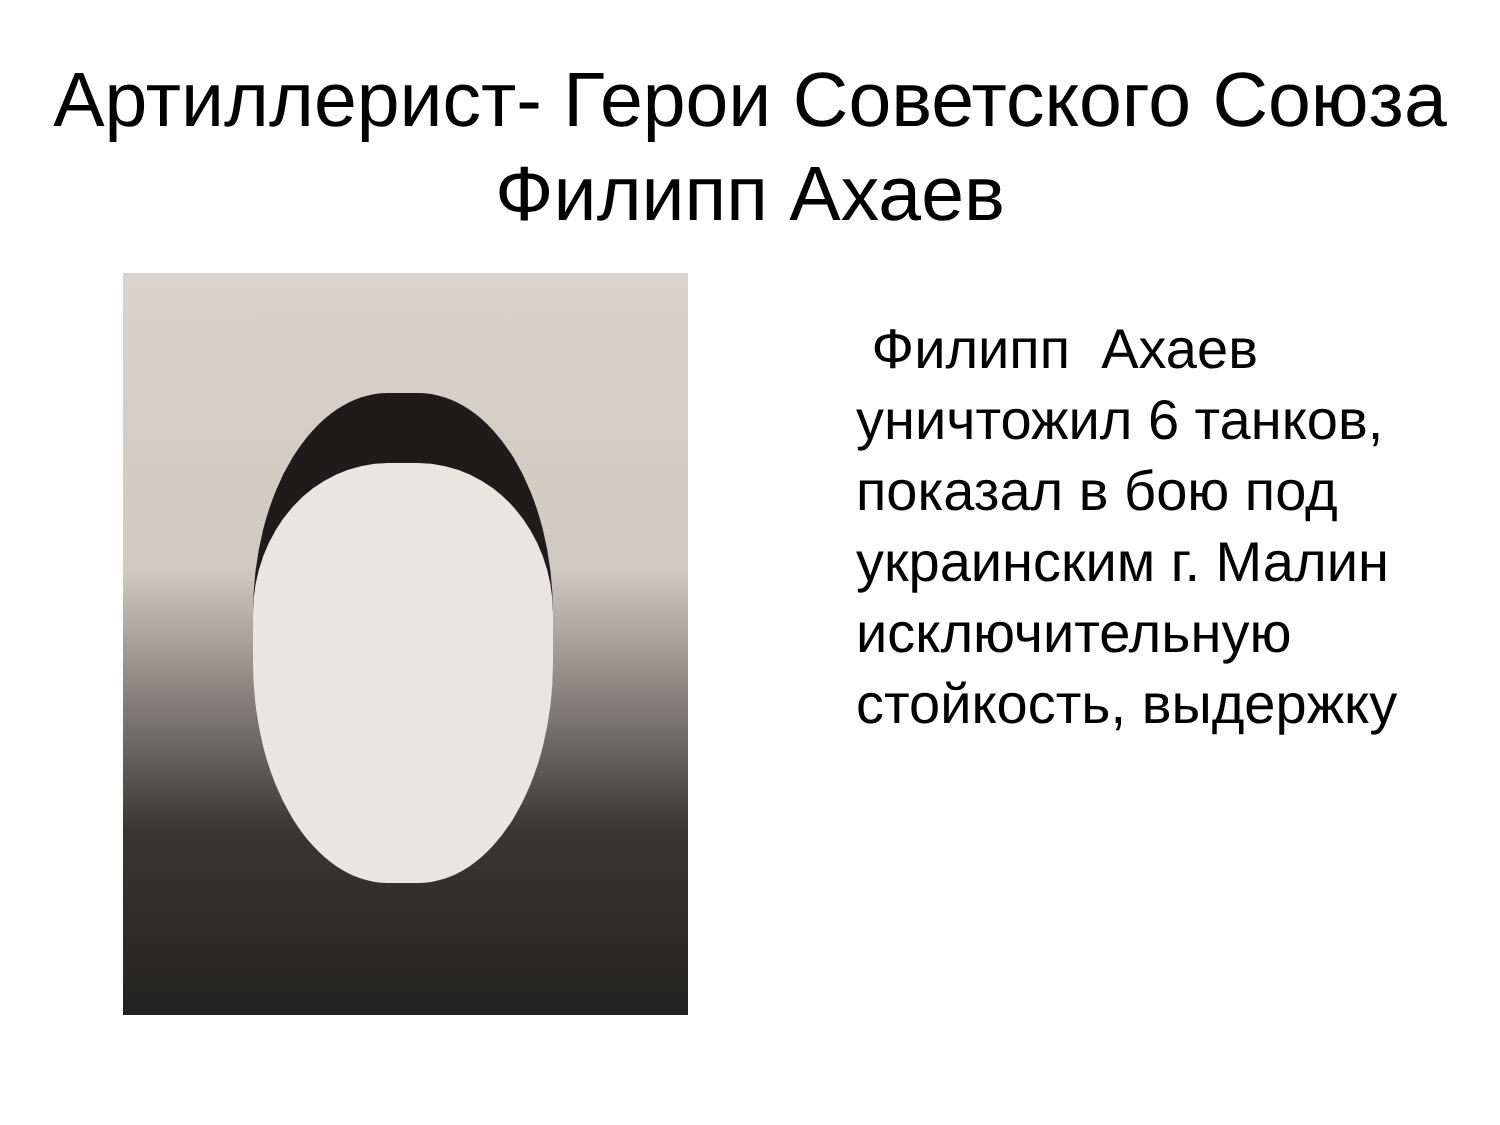Артиллерист- Герои Советского Союза Филипп Ахаев
Филипп Ахаев уничтожил 6 танков, показал в бою под украинским г. Малин исключительную стойкость, выдержку